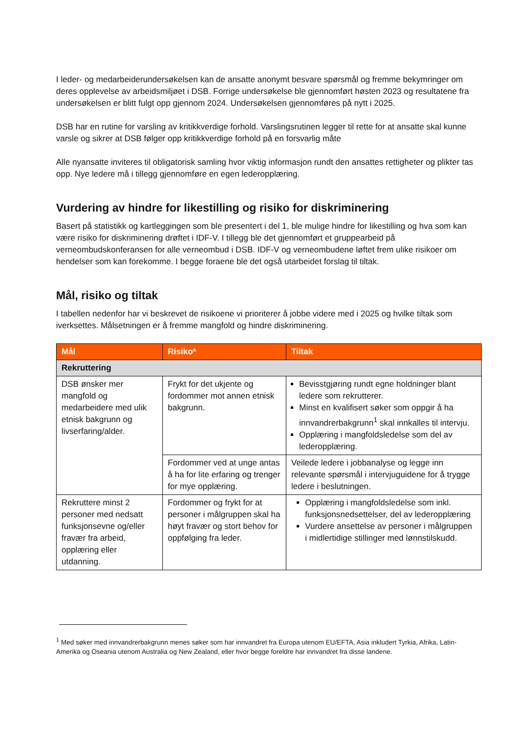I leder- og medarbeiderundersøkelsen kan de ansatte anonymt besvare spørsmål og fremme bekymringer om deres opplevelse av arbeidsmiljøet i DSB. Forrige undersøkelse ble gjennomført høsten 2023 og resultatene fra undersøkelsen er blitt fulgt opp gjennom 2024. Undersøkelsen gjennomføres på nytt i 2025.
DSB har en rutine for varsling av kritikkverdige forhold. Varslingsrutinen legger til rette for at ansatte skal kunne varsle og sikrer at DSB følger opp kritikkverdige forhold på en forsvarlig måte
Alle nyansatte inviteres til obligatorisk samling hvor viktig informasjon rundt den ansattes rettigheter og plikter tas opp. Nye ledere må i tillegg gjennomføre en egen lederopplæring.
Vurdering av hindre for likestilling og risiko for diskriminering
Basert på statistikk og kartleggingen som ble presentert i del 1, ble mulige hindre for likestilling og hva som kan være risiko for diskriminering drøftet i IDF-V. I tillegg ble det gjennomført et gruppearbeid på verneombudskonferansen for alle verneombud i DSB. IDF-V og verneombudene løftet frem ulike risikoer om hendelser som kan forekomme. I begge foraene ble det også utarbeidet forslag til tiltak.
Mål, risiko og tiltak
I tabellen nedenfor har vi beskrevet de risikoene vi prioriterer å jobbe videre med i 2025 og hvilke tiltak som iverksettes. Målsetningen er å fremme mangfold og hindre diskriminering.
| Mål | Risiko* | Tiltak |
| --- | --- | --- |
| Rekruttering | | |
| DSB ønsker mer mangfold og medarbeidere med ulik etnisk bakgrunn og livserfaring/alder. | Frykt for det ukjente og fordommer mot annen etnisk bakgrunn. | Bevisstgjøring rundt egne holdninger blant ledere som rekrutterer. Minst en kvalifisert søker som oppgir å ha innvandrerbakgrunn<sup>1</sup> skal innkalles til intervju. Opplæring i mangfoldsledelse som del av lederopplæring. |
| | Fordommer ved at unge antas å ha for lite erfaring og trenger for mye opplæring. | Veilede ledere i jobbanalyse og legge inn relevante spørsmål i intervjuguidene for å trygge ledere i beslutningen. |
| Rekruttere minst 2 personer med nedsatt funksjonsevne og/eller fravær fra arbeid, opplæring eller utdanning. | Fordommer og frykt for at personer i målgruppen skal ha høyt fravær og stort behov for oppfølging fra leder. | Opplæring i mangfoldsledelse som inkl. funksjonsnedsettelser, del av lederopplæring Vurdere ansettelse av personer i målgruppen i midlertidige stillinger med lønnstilskudd. |
<sup>1</sup> Med søker med innvandrerbakgrunn menes søker som har innvandret fra Europa utenom EU/EFTA, Asia inkludert Tyrkia, Afrika, Latin-Amerika og Oseania utenom Australia og New Zealand, eller hvor begge foreldre har innvandret fra disse landene.